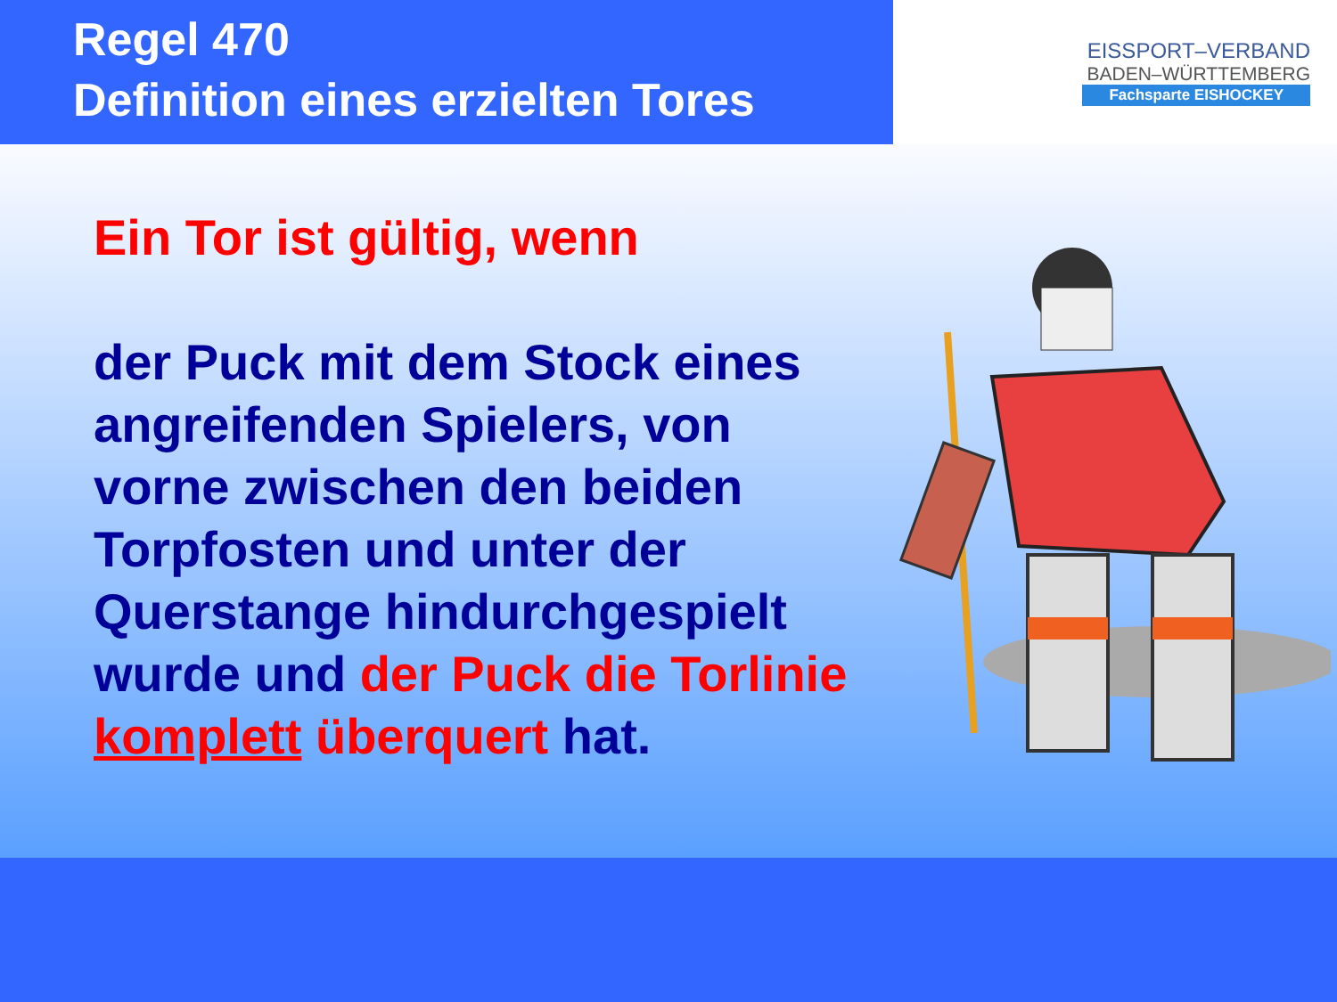Regel 470
Definition eines erzielten Tores
EISSPORT–VERBAND
BADEN–WÜRTTEMBERG
Fachsparte EISHOCKEY
Ein Tor ist gültig, wenn
der Puck mit dem Stock eines angreifenden Spielers, von vorne zwischen den beiden Torpfosten und unter der Querstange hindurchgespielt wurde und der Puck die Torlinie komplett überquert hat.